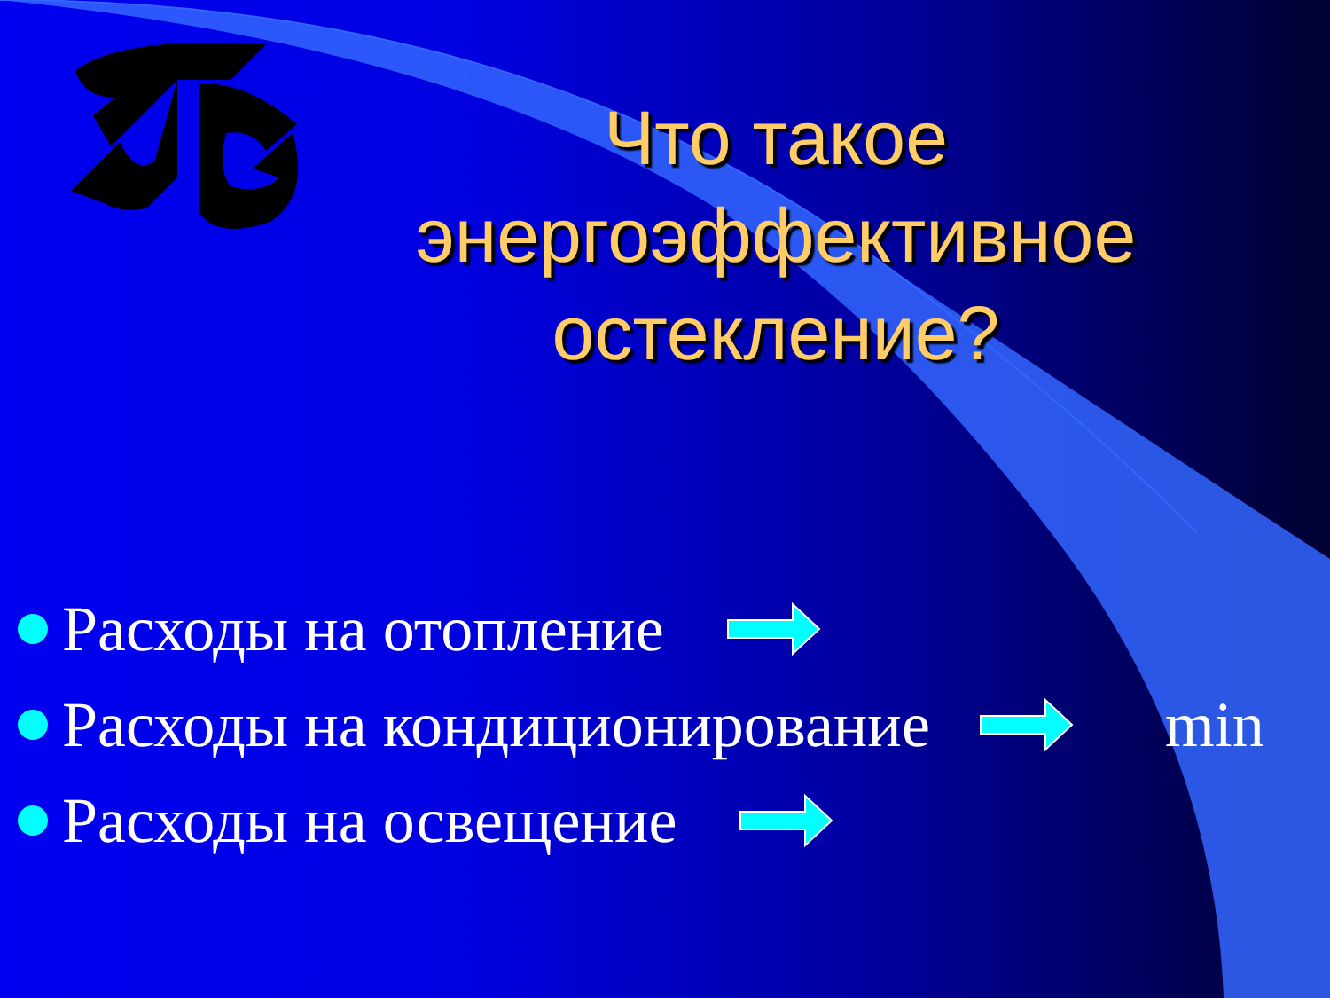Что такое энергоэффективное остекление?
Расходы на отопление
Расходы на кондиционирование min
Расходы на освещение